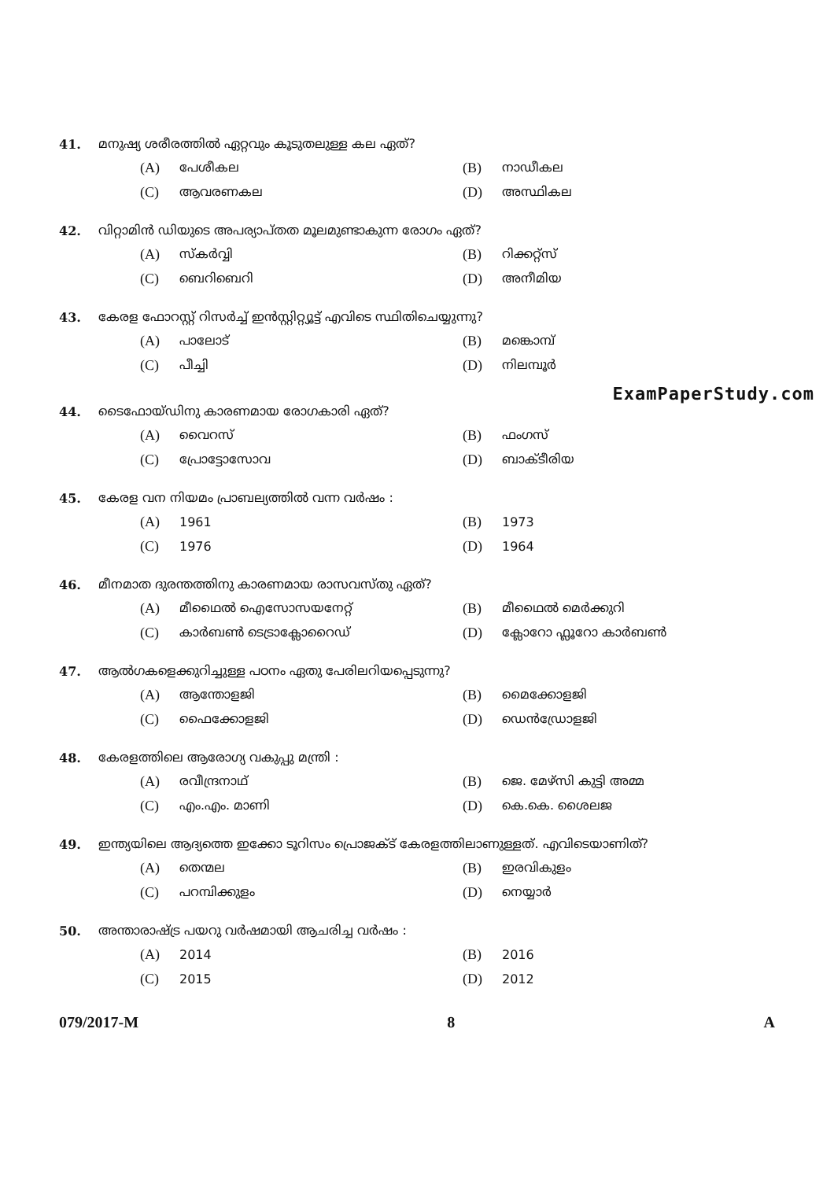41. മനുഷ്യ ശരീരത്തിൽ ഏറ്റവും കൂടുതലുള്ള കല ഏത്?
(A) പേശീകല
(B) നാഡീകല
(C) ആവരണകല
(D) അസ്ഥികല
42. വിറ്റാമിൻ ഡിയുടെ അപര്യാപ്തത മൂലമുണ്ടാകുന്ന രോഗം ഏത്?
(A) സ്കർവ്വി
(B) റിക്കറ്റ്സ്
(C) ബെറിബെറി
(D) അനീമിയ
43. കേരള ഫോറസ്റ്റ് റിസർച്ച് ഇൻസ്റ്റിറ്റ്യൂട്ട് എവിടെ സ്ഥിതിചെയ്യുന്നു?
(A) പാലോട്
(B) മങ്കൊമ്പ്
(C) പീച്ചി
(D) നിലമ്പൂർ
ExamPaperStudy.com
44. ടൈഫോയ്ഡിനു കാരണമായ രോഗകാരി ഏത്?
(A) വൈറസ്
(B) ഫംഗസ്
(C) പ്രോട്ടോസോവ
(D) ബാക്ടീരിയ
45. കേരള വന നിയമം പ്രാബല്യത്തിൽ വന്ന വർഷം :
(A) 1961
(B) 1973
(C) 1976
(D) 1964
46. മീനമാത ദുരന്തത്തിനു കാരണമായ രാസവസ്തു ഏത്?
(A) മീഥൈൽ ഐസോസയനേറ്റ്
(B) മീഥൈൽ മെർക്കുറി
(C) കാർബൺ ടെട്രാക്ലോറൈഡ്
(D) ക്ലോറോ ഫ്ലൂറോ കാർബൺ
47. ആൽഗകളെക്കുറിച്ചുള്ള പഠനം ഏതു പേരിലറിയപ്പെടുന്നു?
(A) ആന്തോളജി
(B) മൈക്കോളജി
(C) ഫൈക്കോളജി
(D) ഡെൻഡ്രോളജി
48. കേരളത്തിലെ ആരോഗ്യ വകുപ്പു മന്ത്രി :
(A) രവീന്ദ്രനാഥ്
(B) ജെ. മേഴ്സി കുട്ടി അമ്മ
(C) എം.എം. മാണി
(D) കെ.കെ. ശൈലജ
49. ഇന്ത്യയിലെ ആദ്യത്തെ ഇക്കോ ടൂറിസം പ്രൊജക്ട് കേരളത്തിലാണുള്ളത്. എവിടെയാണിത്?
(A) തെന്മല
(B) ഇരവികുളം
(C) പറമ്പിക്കുളം
(D) നെയ്യാർ
50. അന്താരാഷ്ട്ര പയറു വർഷമായി ആചരിച്ച വർഷം :
(A) 2014
(B) 2016
(C) 2015
(D) 2012
079/2017-M 8 A